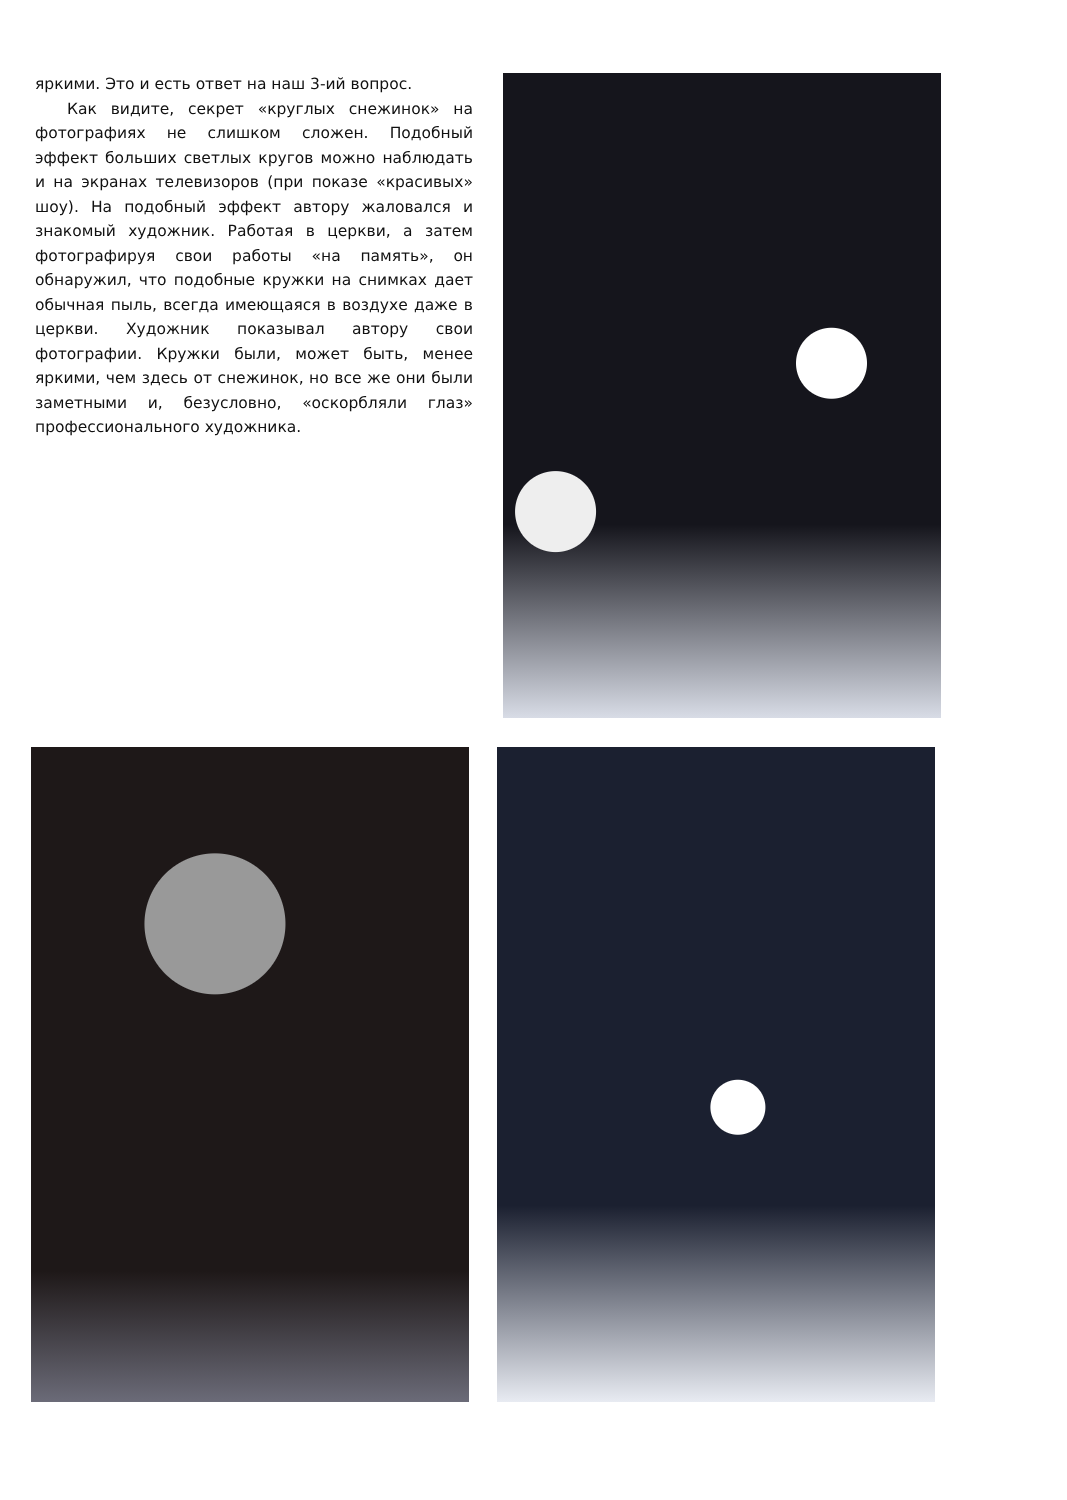яркими. Это и есть ответ на наш 3-ий вопрос.
Как видите, секрет «круглых снежинок» на фотографиях не слишком сложен. Подобный эффект больших светлых кругов можно наблюдать и на экранах телевизоров (при показе «красивых» шоу). На подобный эффект автору жаловался и знакомый художник. Работая в церкви, а затем фотографируя свои работы «на память», он обнаружил, что подобные кружки на снимках дает обычная пыль, всегда имеющаяся в воздухе даже в церкви. Художник показывал автору свои фотографии. Кружки были, может быть, менее яркими, чем здесь от снежинок, но все же они были заметными и, безусловно, «оскорбляли глаз» профессионального художника.